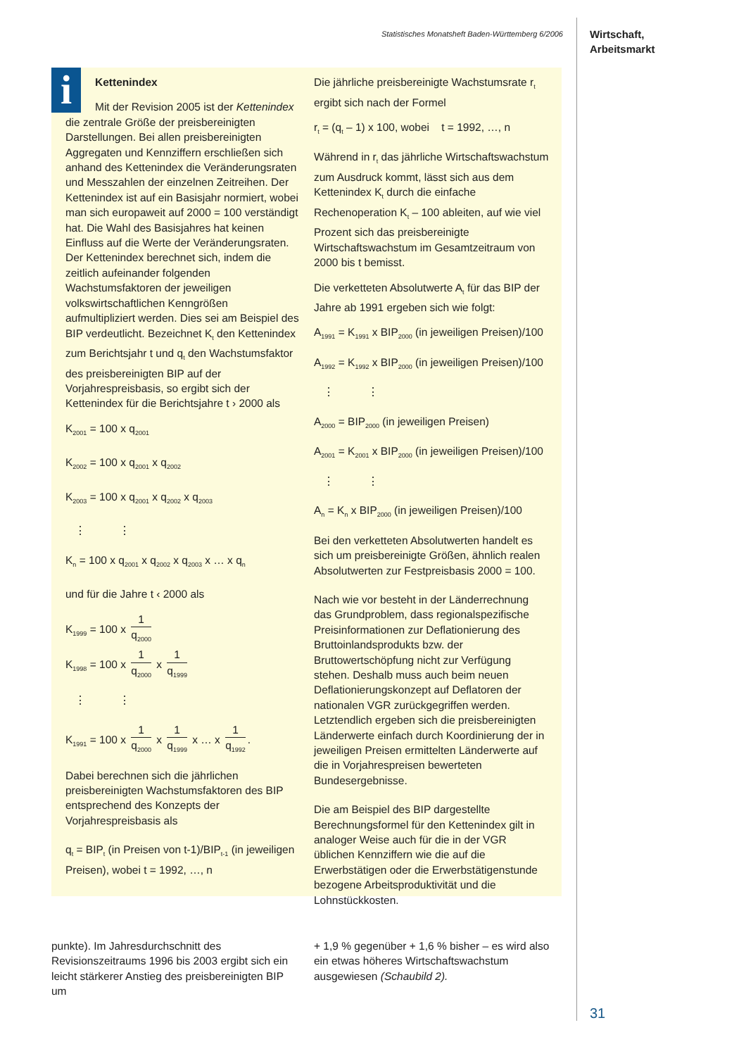Statistisches Monatsheft Baden-Württemberg 6/2006
Wirtschaft,
Arbeitsmarkt
i
Kettenindex
Mit der Revision 2005 ist der Kettenindex die zentrale Größe der preisbereinigten Darstellungen. Bei allen preisbereinigten Aggregaten und Kennziffern erschließen sich anhand des Kettenindex die Veränderungsraten und Messzahlen der einzelnen Zeitreihen. Der Kettenindex ist auf ein Basisjahr normiert, wobei man sich europaweit auf 2000 = 100 verständigt hat. Die Wahl des Basisjahres hat keinen Einfluss auf die Werte der Veränderungsraten. Der Kettenindex berechnet sich, indem die zeitlich aufeinander folgenden Wachstumsfaktoren der jeweiligen volkswirtschaftlichen Kenngrößen aufmultipliziert werden. Dies sei am Beispiel des BIP verdeutlicht. Bezeichnet K<sub>t</sub> den Kettenindex zum Berichtsjahr t und q<sub>t</sub> den Wachstumsfaktor des preisbereinigten BIP auf der Vorjahrespreisbasis, so ergibt sich der Kettenindex für die Berichtsjahre t › 2000 als
K<sub>2001</sub> = 100 x q<sub>2001</sub>
K<sub>2002</sub> = 100 x q<sub>2001</sub> x q<sub>2002</sub>
K<sub>2003</sub> = 100 x q<sub>2001</sub> x q<sub>2002</sub> x q<sub>2003</sub>
⋮ ⋮
K<sub>n</sub> = 100 x q<sub>2001</sub> x q<sub>2002</sub> x q<sub>2003</sub> x … x q<sub>n</sub>
und für die Jahre t ‹ 2000 als
K<sub>1999</sub> = 100 x 1 q<sub>2000</sub>
K<sub>1998</sub> = 100 x 1 q<sub>2000</sub> x 1 q<sub>1999</sub>
⋮ ⋮
K<sub>1991</sub> = 100 x 1 q<sub>2000</sub> x 1 q<sub>1999</sub> x … x 1 q<sub>1992</sub>.
Dabei berechnen sich die jährlichen preisbereinigten Wachstumsfaktoren des BIP entsprechend des Konzepts der Vorjahrespreisbasis als
q<sub>t</sub> = BIP<sub>t</sub> (in Preisen von t-1)/BIP<sub>t-1</sub> (in jeweiligen Preisen), wobei t = 1992, …, n
Die jährliche preisbereinigte Wachstumsrate r<sub>t</sub> ergibt sich nach der Formel
r<sub>t</sub> = (q<sub>t</sub> – 1) x 100, wobei t = 1992, …, n
Während in r<sub>t</sub> das jährliche Wirtschaftswachstum zum Ausdruck kommt, lässt sich aus dem Kettenindex K<sub>t</sub> durch die einfache Rechenoperation K<sub>t</sub> – 100 ableiten, auf wie viel Prozent sich das preisbereinigte Wirtschaftswachstum im Gesamtzeitraum von 2000 bis t bemisst.
Die verketteten Absolutwerte A<sub>t</sub> für das BIP der Jahre ab 1991 ergeben sich wie folgt:
A<sub>1991</sub> = K<sub>1991</sub> x BIP<sub>2000</sub> (in jeweiligen Preisen)/100
A<sub>1992</sub> = K<sub>1992</sub> x BIP<sub>2000</sub> (in jeweiligen Preisen)/100
⋮ ⋮
A<sub>2000</sub> = BIP<sub>2000</sub> (in jeweiligen Preisen)
A<sub>2001</sub> = K<sub>2001</sub> x BIP<sub>2000</sub> (in jeweiligen Preisen)/100
⋮ ⋮
A<sub>n</sub> = K<sub>n</sub> x BIP<sub>2000</sub> (in jeweiligen Preisen)/100
Bei den verketteten Absolutwerten handelt es sich um preisbereinigte Größen, ähnlich realen Absolutwerten zur Festpreisbasis 2000 = 100.
Nach wie vor besteht in der Länderrechnung das Grundproblem, dass regionalspezifische Preisinformationen zur Deflationierung des Bruttoinlandsprodukts bzw. der Bruttowertschöpfung nicht zur Verfügung stehen. Deshalb muss auch beim neuen Deflationierungskonzept auf Deflatoren der nationalen VGR zurückgegriffen werden. Letztendlich ergeben sich die preisbereinigten Länderwerte einfach durch Koordinierung der in jeweiligen Preisen ermittelten Länderwerte auf die in Vorjahrespreisen bewerteten Bundesergebnisse.
Die am Beispiel des BIP dargestellte Berechnungsformel für den Kettenindex gilt in analoger Weise auch für die in der VGR üblichen Kennziffern wie die auf die Erwerbstätigen oder die Erwerbstätigenstunde bezogene Arbeitsproduktivität und die Lohnstückkosten.
punkte). Im Jahresdurchschnitt des Revisionszeitraums 1996 bis 2003 ergibt sich ein leicht stärkerer Anstieg des preisbereinigten BIP um
+ 1,9 % gegenüber + 1,6 % bisher – es wird also ein etwas höheres Wirtschaftswachstum ausgewiesen (Schaubild 2).
31